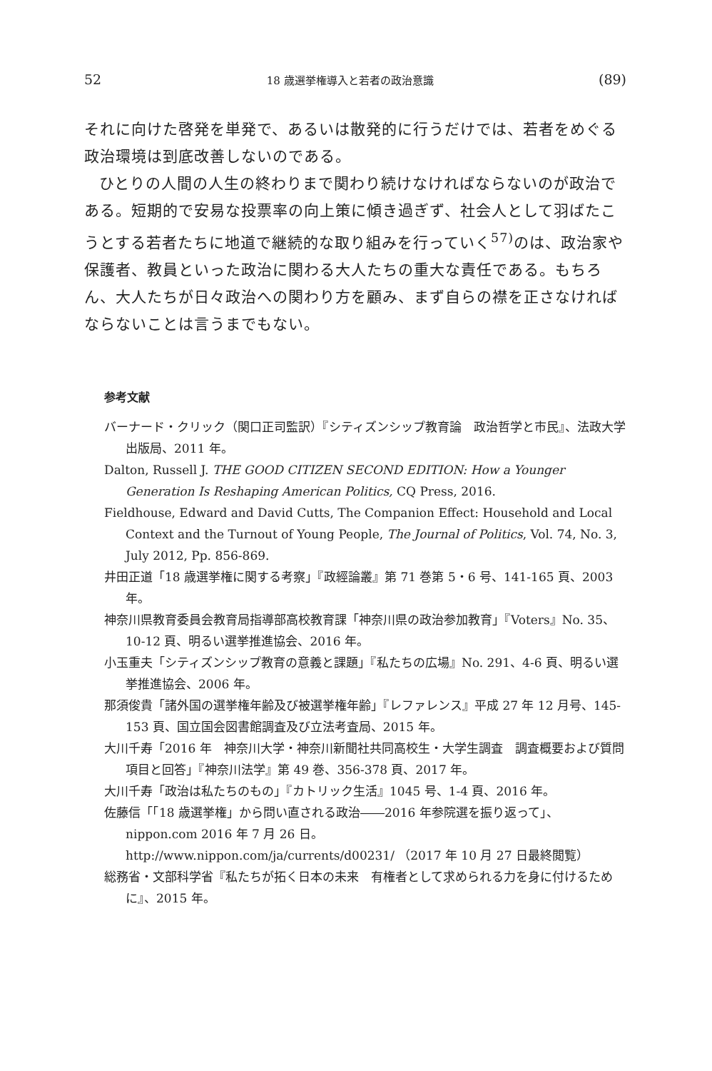52 18 歳選挙権導入と若者の政治意識 (89)
それに向けた啓発を単発で、あるいは散発的に行うだけでは、若者をめぐる政治環境は到底改善しないのである。
ひとりの人間の人生の終わりまで関わり続けなければならないのが政治である。短期的で安易な投票率の向上策に傾き過ぎず、社会人として羽ばたこうとする若者たちに地道で継続的な取り組みを行っていく<sup>57)</sup>のは、政治家や保護者、教員といった政治に関わる大人たちの重大な責任である。もちろん、大人たちが日々政治への関わり方を顧み、まず自らの襟を正さなければならないことは言うまでもない。
参考文献
バーナード・クリック（関口正司監訳）『シティズンシップ教育論　政治哲学と市民』、法政大学出版局、2011 年。
Dalton, Russell J. THE GOOD CITIZEN SECOND EDITION: How a Younger Generation Is Reshaping American Politics, CQ Press, 2016.
Fieldhouse, Edward and David Cutts, The Companion Effect: Household and Local Context and the Turnout of Young People, The Journal of Politics, Vol. 74, No. 3, July 2012, Pp. 856-869.
井田正道「18 歳選挙権に関する考察」『政經論叢』第 71 巻第 5・6 号、141-165 頁、2003 年。
神奈川県教育委員会教育局指導部高校教育課「神奈川県の政治参加教育」『Voters』No. 35、10-12 頁、明るい選挙推進協会、2016 年。
小玉重夫「シティズンシップ教育の意義と課題」『私たちの広場』No. 291、4-6 頁、明るい選挙推進協会、2006 年。
那須俊貴「諸外国の選挙権年齢及び被選挙権年齢」『レファレンス』平成 27 年 12 月号、145-153 頁、国立国会図書館調査及び立法考査局、2015 年。
大川千寿「2016 年　神奈川大学・神奈川新聞社共同高校生・大学生調査　調査概要および質問項目と回答」『神奈川法学』第 49 巻、356-378 頁、2017 年。
大川千寿「政治は私たちのもの」『カトリック生活』1045 号、1-4 頁、2016 年。
佐藤信「「18 歳選挙権」から問い直される政治――2016 年参院選を振り返って」、nippon.com 2016 年 7 月 26 日。
http://www.nippon.com/ja/currents/d00231/ （2017 年 10 月 27 日最終閲覧）
総務省・文部科学省『私たちが拓く日本の未来　有権者として求められる力を身に付けるために』、2015 年。